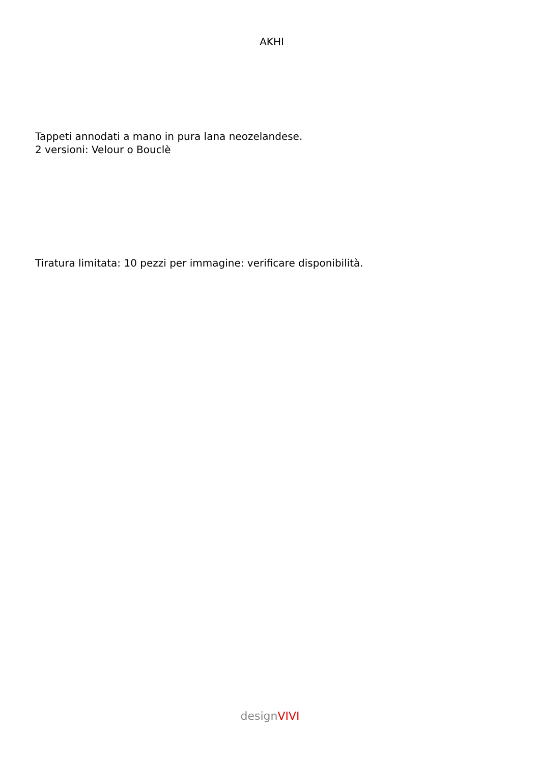AKHI
Tappeti annodati a mano in pura lana neozelandese.
2 versioni: Velour o Bouclè
Tiratura limitata: 10 pezzi per immagine: verificare disponibilità.
designVIVI